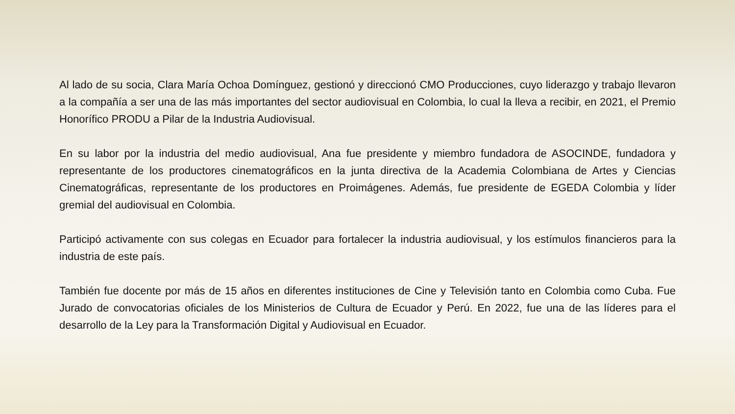Al lado de su socia, Clara María Ochoa Domínguez, gestionó y direccionó CMO Producciones, cuyo liderazgo y trabajo llevaron a la compañía a ser una de las más importantes del sector audiovisual en Colombia, lo cual la lleva a recibir, en 2021, el Premio Honorífico PRODU a Pilar de la Industria Audiovisual.
En su labor por la industria del medio audiovisual, Ana fue presidente y miembro fundadora de ASOCINDE, fundadora y representante de los productores cinematográficos en la junta directiva de la Academia Colombiana de Artes y Ciencias Cinematográficas, representante de los productores en Proimágenes. Además, fue presidente de EGEDA Colombia y líder gremial del audiovisual en Colombia.
Participó activamente con sus colegas en Ecuador para fortalecer la industria audiovisual, y los estímulos financieros para la industria de este país.
También fue docente por más de 15 años en diferentes instituciones de Cine y Televisión tanto en Colombia como Cuba. Fue Jurado de convocatorias oficiales de los Ministerios de Cultura de Ecuador y Perú. En 2022, fue una de las líderes para el desarrollo de la Ley para la Transformación Digital y Audiovisual en Ecuador.